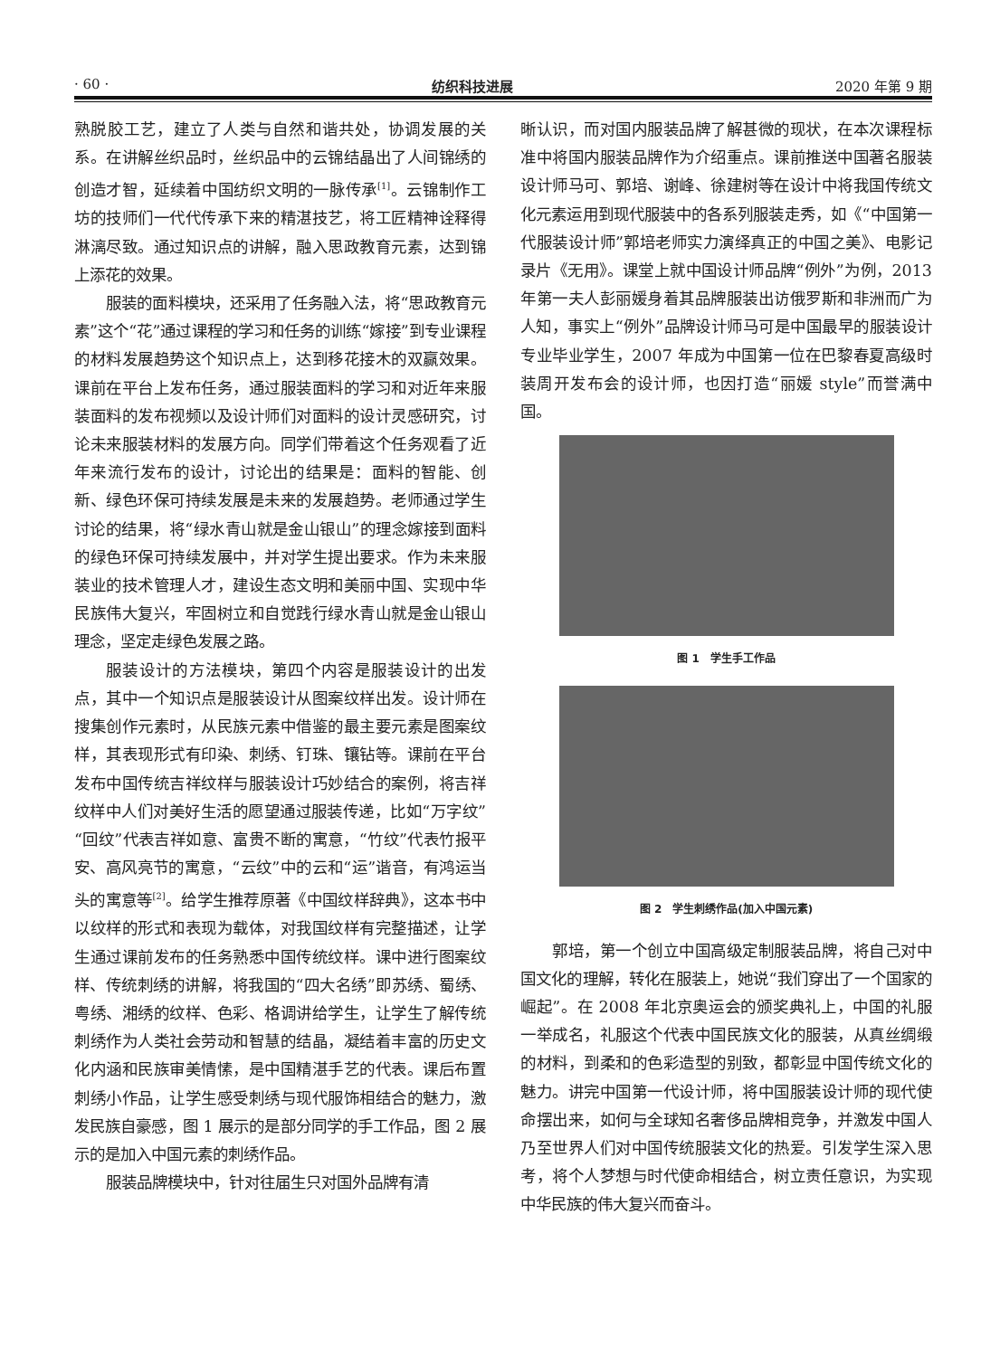· 60 · 纺织科技进展 2020 年第 9 期
熟脱胶工艺，建立了人类与自然和谐共处，协调发展的关系。在讲解丝织品时，丝织品中的云锦结晶出了人间锦绣的创造才智，延续着中国纺织文明的一脉传承<sup>[1]</sup>。云锦制作工坊的技师们一代代传承下来的精湛技艺，将工匠精神诠释得淋漓尽致。通过知识点的讲解，融入思政教育元素，达到锦上添花的效果。
服装的面料模块，还采用了任务融入法，将“思政教育元素”这个“花”通过课程的学习和任务的训练“嫁接”到专业课程的材料发展趋势这个知识点上，达到移花接木的双赢效果。课前在平台上发布任务，通过服装面料的学习和对近年来服装面料的发布视频以及设计师们对面料的设计灵感研究，讨论未来服装材料的发展方向。同学们带着这个任务观看了近年来流行发布的设计，讨论出的结果是：面料的智能、创新、绿色环保可持续发展是未来的发展趋势。老师通过学生讨论的结果，将“绿水青山就是金山银山”的理念嫁接到面料的绿色环保可持续发展中，并对学生提出要求。作为未来服装业的技术管理人才，建设生态文明和美丽中国、实现中华民族伟大复兴，牢固树立和自觉践行绿水青山就是金山银山理念，坚定走绿色发展之路。
服装设计的方法模块，第四个内容是服装设计的出发点，其中一个知识点是服装设计从图案纹样出发。设计师在搜集创作元素时，从民族元素中借鉴的最主要元素是图案纹样，其表现形式有印染、刺绣、钉珠、镶钻等。课前在平台发布中国传统吉祥纹样与服装设计巧妙结合的案例，将吉祥纹样中人们对美好生活的愿望通过服装传递，比如“万字纹”“回纹”代表吉祥如意、富贵不断的寓意，“竹纹”代表竹报平安、高风亮节的寓意，“云纹”中的云和“运”谐音，有鸿运当头的寓意等<sup>[2]</sup>。给学生推荐原著《中国纹样辞典》，这本书中以纹样的形式和表现为载体，对我国纹样有完整描述，让学生通过课前发布的任务熟悉中国传统纹样。课中进行图案纹样、传统刺绣的讲解，将我国的“四大名绣”即苏绣、蜀绣、粤绣、湘绣的纹样、色彩、格调讲给学生，让学生了解传统刺绣作为人类社会劳动和智慧的结晶，凝结着丰富的历史文化内涵和民族审美情愫，是中国精湛手艺的代表。课后布置刺绣小作品，让学生感受刺绣与现代服饰相结合的魅力，激发民族自豪感，图 1 展示的是部分同学的手工作品，图 2 展示的是加入中国元素的刺绣作品。
服装品牌模块中，针对往届生只对国外品牌有清
晰认识，而对国内服装品牌了解甚微的现状，在本次课程标准中将国内服装品牌作为介绍重点。课前推送中国著名服装设计师马可、郭培、谢峰、徐建树等在设计中将我国传统文化元素运用到现代服装中的各系列服装走秀，如《“中国第一代服装设计师”郭培老师实力演绎真正的中国之美》、电影记录片《无用》。课堂上就中国设计师品牌“例外”为例，2013 年第一夫人彭丽媛身着其品牌服装出访俄罗斯和非洲而广为人知，事实上“例外”品牌设计师马可是中国最早的服装设计专业毕业学生，2007 年成为中国第一位在巴黎春夏高级时装周开发布会的设计师，也因打造“丽媛 style”而誉满中国。
图 1　学生手工作品
图 2　学生刺绣作品(加入中国元素)
郭培，第一个创立中国高级定制服装品牌，将自己对中国文化的理解，转化在服装上，她说“我们穿出了一个国家的崛起”。在 2008 年北京奥运会的颁奖典礼上，中国的礼服一举成名，礼服这个代表中国民族文化的服装，从真丝绸缎的材料，到柔和的色彩造型的别致，都彰显中国传统文化的魅力。讲完中国第一代设计师，将中国服装设计师的现代使命摆出来，如何与全球知名奢侈品牌相竞争，并激发中国人乃至世界人们对中国传统服装文化的热爱。引发学生深入思考，将个人梦想与时代使命相结合，树立责任意识，为实现中华民族的伟大复兴而奋斗。